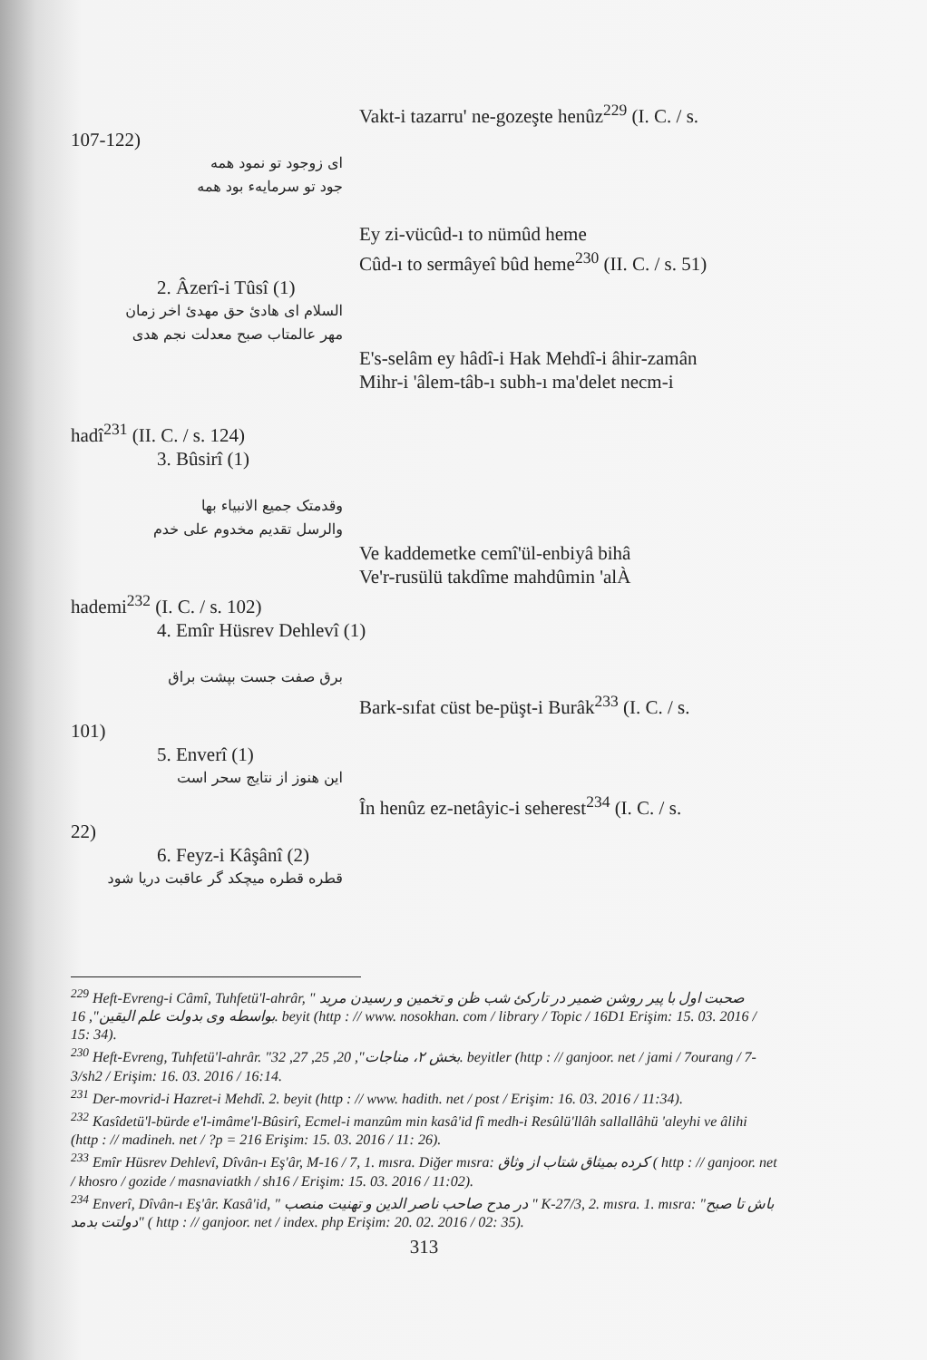Vakt-i tazarru' ne-gozeşte henûz<sup>229</sup> (I. C. / s.
107-122)
ای زوجود تو نمود همه
جود تو سرمایهء بود همه
Ey zi-vücûd-ı to nümûd heme
Cûd-ı to sermâyeî bûd heme<sup>230</sup> (II. C. / s. 51)
2. Âzerî-i Tûsî (1)
السلام ای هادئ حق مهدئ اخر زمان
مهر عالمتاب صبح معدلت نجم هدی
E's-selâm ey hâdî-i Hak Mehdî-i âhir-zamân
Mihr-i 'âlem-tâb-ı subh-ı ma'delet necm-i
hadî<sup>231</sup> (II. C. / s. 124)
3. Bûsirî (1)
وقدمتک جمیع الانبیاء بها
والرسل تقدیم مخدوم علی خدم
Ve kaddemetke cemî'ül-enbiyâ bihâ
Ve'r-rusülü takdîme mahdûmin 'alÀ
hademi<sup>232</sup> (I. C. / s. 102)
4. Emîr Hüsrev Dehlevî (1)
برق صفت جست بپشت براق
Bark-sıfat cüst be-püşt-i Burâk<sup>233</sup> (I. C. / s.
101)
5. Enverî (1)
این هنوز از نتایج سحر است
În henûz ez-netâyic-i seherest<sup>234</sup> (I. C. / s.
22)
6. Feyz-i Kâşânî (2)
قطره قطره میچکد گر عاقبت دریا شود
<sup>229</sup> Heft-Evreng-i Câmî, Tuhfetü'l-ahrâr, " صحبت اول با پیر روشن ضمیر در تارکئ شب ظن و تخمین و رسیدن مرید بواسطه وی بدولت علم الیقین", 16. beyit (http : // www. nosokhan. com / library / Topic / 16D1 Erişim: 15. 03. 2016 / 15: 34).
<sup>230</sup> Heft-Evreng, Tuhfetü'l-ahrâr. "بخش ۲، مناجات", 20, 25, 27, 32. beyitler (http : // ganjoor. net / jami / 7ourang / 7-3/sh2 / Erişim: 16. 03. 2016 / 16:14.
<sup>231</sup> Der-movrid-i Hazret-i Mehdî. 2. beyit (http : // www. hadith. net / post / Erişim: 16. 03. 2016 / 11:34).
<sup>232</sup> Kasîdetü'l-bürde e'l-imâme'l-Bûsirî, Ecmel-i manzûm min kasâ'id fî medh-i Resûlü'llâh sallallâhü 'aleyhi ve âlihi (http : // madineh. net / ?p = 216 Erişim: 15. 03. 2016 / 11: 26).
<sup>233</sup> Emîr Hüsrev Dehlevî, Dîvân-ı Eş'âr, M-16 / 7, 1. mısra. Diğer mısra: کرده بمیثاق شتاب از وثاق ( http : // ganjoor. net / khosro / gozide / masnaviatkh / sh16 / Erişim: 15. 03. 2016 / 11:02).
<sup>234</sup> Enverî, Dîvân-ı Eş'âr. Kasâ'id, " در مدح صاحب ناصر الدین و تهنیت منصب " K-27/3, 2. mısra. 1. mısra: "باش تا صبح دولتت بدمد" ( http : // ganjoor. net / index. php Erişim: 20. 02. 2016 / 02: 35).
313